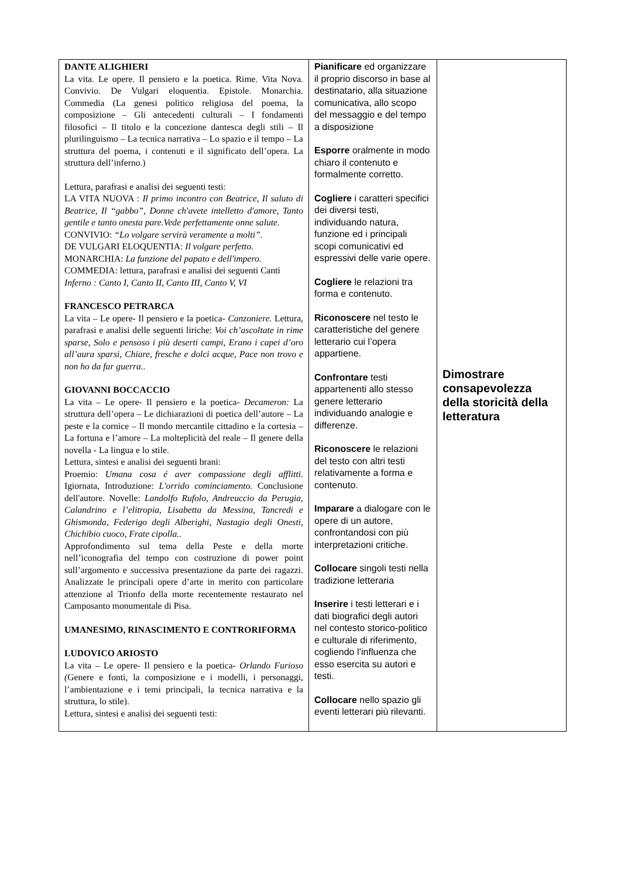| DANTE ALIGHIERI La vita. Le opere. Il pensiero e la poetica. Rime. Vita Nova. Convivio. De Vulgari eloquentia. Epistole. Monarchia. Commedia (La genesi politico religiosa del poema, la composizione – Gli antecedenti culturali – I fondamenti filosofici – Il titolo e la concezione dantesca degli stili – Il plurilinguismo – La tecnica narrativa – Lo spazio e il tempo – La struttura del poema, i contenuti e il significato dell’opera. La struttura dell’inferno.) Lettura, parafrasi e analisi dei seguenti testi: LA VITA NUOVA : Il primo incontro con Beatrice, Il saluto di Beatrice, Il “gabbo”, Donne ch'avete intelletto d'amore, Tanto gentile e tanto onesta pare.Vede perfettamente onne salute. CONVIVIO: “Lo volgare servirà veramente a molti”. DE VULGARI ELOQUENTIA: Il volgare perfetto. MONARCHIA: La funzione del papato e dell'impero. COMMEDIA: lettura, parafrasi e analisi dei seguenti Canti Inferno : Canto I, Canto II, Canto III, Canto V, VI FRANCESCO PETRARCA La vita – Le opere- Il pensiero e la poetica- Canzoniere. Lettura, parafrasi e analisi delle seguenti liriche: Voi ch’ascoltate in rime sparse, Solo e pensoso i più deserti campi, Erano i capei d’oro all’aura sparsi, Chiare, fresche e dolci acque, Pace non trovo e non ho da far guerra.. GIOVANNI BOCCACCIO La vita – Le opere- Il pensiero e la poetica- Decameron: La struttura dell’opera – Le dichiarazioni di poetica dell’autore – La peste e la cornice – Il mondo mercantile cittadino e la cortesia – La fortuna e l’amore – La molteplicità del reale – Il genere della novella - La lingua e lo stile. Lettura, sintesi e analisi dei seguenti brani: Proemio: Umana cosa é aver compassione degli afflitti. Igiornata, Introduzione: L'orrido cominciamento. Conclusione dell'autore. Novelle: Landolfo Rufolo, Andreuccio da Perugia, Calandrino e l’elitropia, Lisabetta da Messina, Tancredi e Ghismonda, Federigo degli Alberighi, Nastagio degli Onesti, Chichibio cuoco, Frate cipolla.. Approfondimento sul tema della Peste e della morte nell’iconografia del tempo con costruzione di power point sull’argomento e successiva presentazione da parte dei ragazzi. Analizzate le principali opere d’arte in merito con particolare attenzione al Trionfo della morte recentemente restaurato nel Camposanto monumentale di Pisa. UMANESIMO, RINASCIMENTO E CONTRORIFORMA LUDOVICO ARIOSTO La vita – Le opere- Il pensiero e la poetica- Orlando Furioso ( Genere e fonti, la composizione e i modelli, i personaggi, l’ambientazione e i temi principali, la tecnica narrativa e la struttura, lo stile). Lettura, sintesi e analisi dei seguenti testi: | Pianificare ed organizzare il proprio discorso in base al destinatario, alla situazione comunicativa, allo scopo del messaggio e del tempo a disposizione Esporre oralmente in modo chiaro il contenuto e formalmente corretto. Cogliere i caratteri specifici dei diversi testi, individuando natura, funzione ed i principali scopi comunicativi ed espressivi delle varie opere. Cogliere le relazioni tra forma e contenuto. Riconoscere nel testo le caratteristiche del genere letterario cui l’opera appartiene. Confrontare testi appartenenti allo stesso genere letterario individuando analogie e differenze. Riconoscere le relazioni del testo con altri testi relativamente a forma e contenuto. Imparare a dialogare con le opere di un autore, confrontandosi con più interpretazioni critiche. Collocare singoli testi nella tradizione letteraria Inserire i testi letterari e i dati biografici degli autori nel contesto storico-politico e culturale di riferimento, cogliendo l’influenza che esso esercita su autori e testi. Collocare nello spazio gli eventi letterari più rilevanti. | Dimostrare consapevolezza della storicità della letteratura |